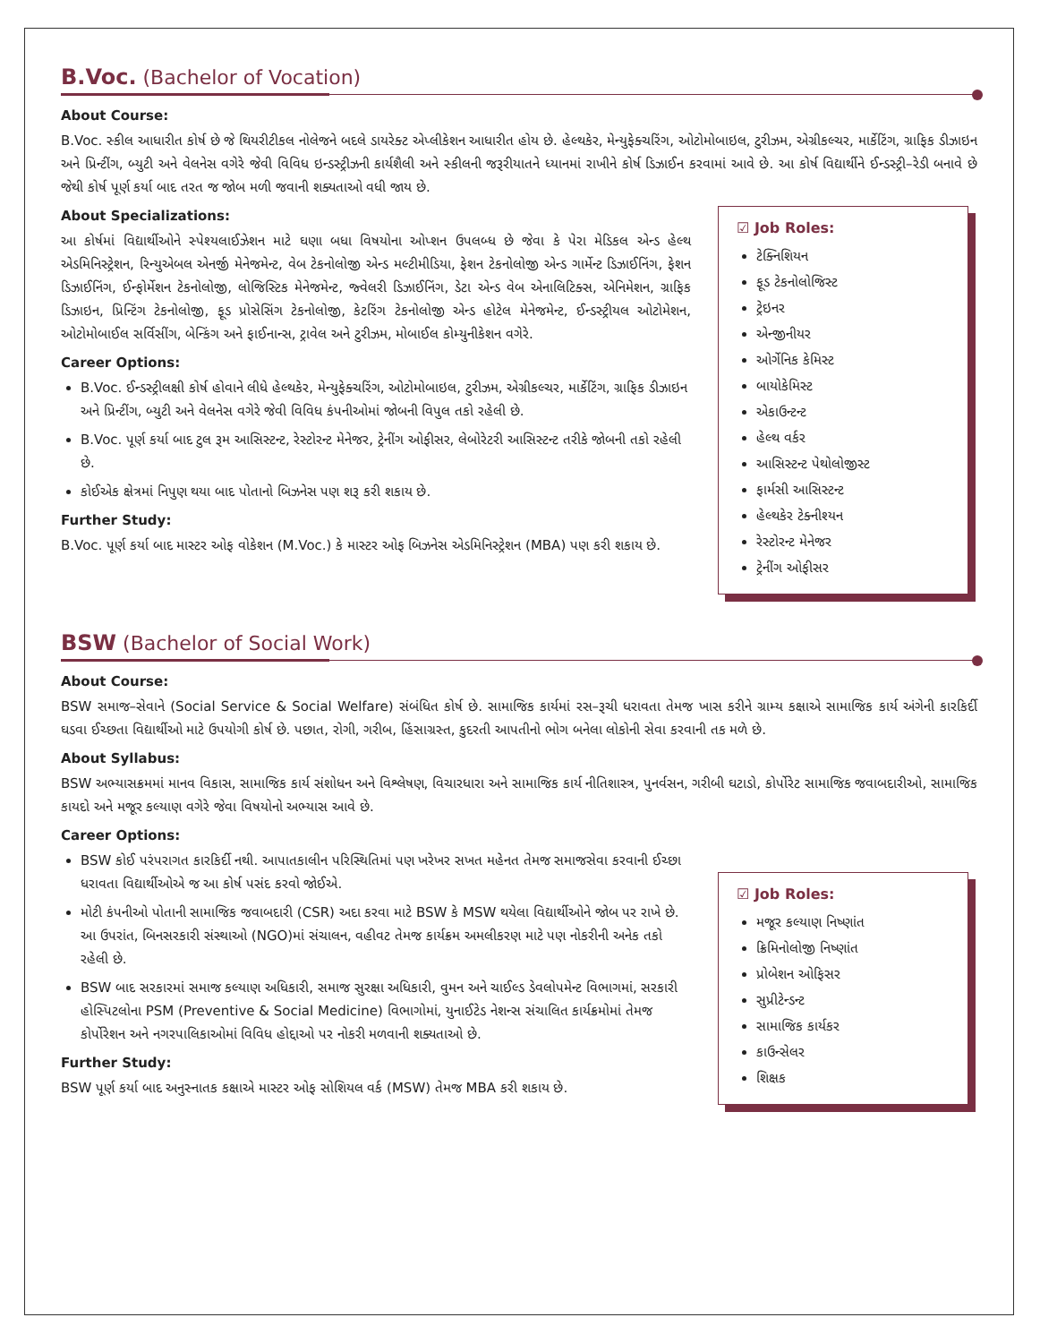B.Voc. (Bachelor of Vocation)
About Course:
B.Voc. સ્કીલ આધારીત કોર્ષ છે જે થિયરીટીકલ નોલેજને બદલે ડાયરેક્ટ એપ્લીકેશન આધારીત હોય છે. હેલ્થકેર, મેન્યુફેક્ચરિંગ, ઓટોમોબાઇલ, ટુરીઝમ, એગ્રીકલ્ચર, માર્કેટિંગ, ગ્રાફિક ડીઝાઇન અને પ્રિન્ટીંગ, બ્યુટી અને વેલનેસ વગેરે જેવી વિવિધ ઇન્ડસ્ટ્રીઝની કાર્યશૈલી અને સ્કીલની જરૂરીયાતને ધ્યાનમાં રાખીને કોર્ષ ડિઝાઈન કરવામાં આવે છે. આ કોર્ષ વિદ્યાર્થીને ઈન્ડસ્ટ્રી–રેડી બનાવે છે જેથી કોર્ષ પૂર્ણ કર્યા બાદ તરત જ જોબ મળી જવાની શક્યતાઓ વધી જાય છે.
About Specializations:
આ કોર્ષમાં વિદ્યાર્થીઓને સ્પેશ્યલાઈઝેશન માટે ઘણા બધા વિષયોના ઓપ્શન ઉપલબ્ધ છે જેવા કે પેરા મેડિકલ એન્ડ હેલ્થ એડમિનિસ્ટ્રેશન, રિન્યુએબલ એનર્જી મેનેજમેન્ટ, વેબ ટેકનોલોજી એન્ડ મલ્ટીમીડિયા, ફેશન ટેકનોલોજી એન્ડ ગાર્મેન્ટ ડિઝાઈનિંગ, ફેશન ડિઝાઈનિંગ, ઈન્ફોર્મેશન ટેકનોલોજી, લોજિસ્ટિક મેનેજમેન્ટ, જ્વેલરી ડિઝાઈનિંગ, ડેટા એન્ડ વેબ એનાલિટિક્સ, એનિમેશન, ગ્રાફિક ડિઝાઇન, પ્રિન્ટિંગ ટેકનોલોજી, ફૂડ પ્રોસેસિંગ ટેકનોલોજી, કેટરિંગ ટેકનોલોજી એન્ડ હોટેલ મેનેજમેન્ટ, ઈન્ડસ્ટ્રીયલ ઓટોમેશન, ઓટોમોબાઈલ સર્વિસીંગ, બેન્કિંગ અને ફાઈનાન્સ, ટ્રાવેલ અને ટુરીઝમ, મોબાઈલ કોમ્યુનીકેશન વગેરે.
Career Options:
B.Voc. ઈન્ડસ્ટ્રીલક્ષી કોર્ષ હોવાને લીધે હેલ્થકેર, મેન્યુફેક્ચરિંગ, ઓટોમોબાઇલ, ટુરીઝમ, એગ્રીકલ્ચર, માર્કેટિંગ, ગ્રાફિક ડીઝાઇન અને પ્રિન્ટીંગ, બ્યુટી અને વેલનેસ વગેરે જેવી વિવિધ કંપનીઓમાં જોબની વિપુલ તકો રહેલી છે.
B.Voc. પૂર્ણ કર્યા બાદ ટુલ રૂમ આસિસ્ટન્ટ, રેસ્ટોરન્ટ મેનેજર, ટ્રેનીંગ ઓફીસર, લેબોરેટરી આસિસ્ટન્ટ તરીકે જોબની તકો રહેલી છે.
કોઈએક ક્ષેત્રમાં નિપુણ થયા બાદ પોતાનો બિઝનેસ પણ શરૂ કરી શકાય છે.
Further Study:
B.Voc. પૂર્ણ કર્યા બાદ માસ્ટર ઓફ વોકેશન (M.Voc.) કે માસ્ટર ઓફ બિઝનેસ એડમિનિસ્ટ્રેશન (MBA) પણ કરી શકાય છે.
☑ Job Roles:
ટેક્નિશિયન
ફૂડ ટેકનોલોજિસ્ટ
ટ્રેઇનર
એન્જીનીયર
ઓર્ગેનિક કેમિસ્ટ
બાયોકેમિસ્ટ
એકાઉન્ટન્ટ
હેલ્થ વર્કર
આસિસ્ટન્ટ પેથોલોજીસ્ટ
ફાર્મસી આસિસ્ટન્ટ
હેલ્થકેર ટેક્નીશ્યન
રેસ્ટોરન્ટ મેનેજર
ટ્રેનીંગ ઓફીસર
BSW (Bachelor of Social Work)
About Course:
BSW સમાજ–સેવાને (Social Service & Social Welfare) સંબંધિત કોર્ષ છે. સામાજિક કાર્યમાં રસ–રૂચી ધરાવતા તેમજ ખાસ કરીને ગ્રામ્ય કક્ષાએ સામાજિક કાર્ય અંગેની કારકિર્દી ઘડવા ઈચ્છતા વિદ્યાર્થીઓ માટે ઉપયોગી કોર્ષ છે. પછાત, રોગી, ગરીબ, હિંસાગ્રસ્ત, કુદરતી આપતીનો ભોગ બનેલા લોકોની સેવા કરવાની તક મળે છે.
About Syllabus:
BSW અભ્યાસક્રમમાં માનવ વિકાસ, સામાજિક કાર્ય સંશોધન અને વિશ્લેષણ, વિચારધારા અને સામાજિક કાર્ય નીતિશાસ્ત્ર, પુનર્વસન, ગરીબી ઘટાડો, કોર્પોરેટ સામાજિક જવાબદારીઓ, સામાજિક કાયદો અને મજૂર કલ્યાણ વગેરે જેવા વિષયોનો અભ્યાસ આવે છે.
Career Options:
BSW કોઈ પરંપરાગત કારકિર્દી નથી. આપાતકાલીન પરિસ્થિતિમાં પણ ખરેખર સખત મહેનત તેમજ સમાજસેવા કરવાની ઈચ્છા ધરાવતા વિદ્યાર્થીઓએ જ આ કોર્ષ પસંદ કરવો જોઈએ.
મોટી કંપનીઓ પોતાની સામાજિક જવાબદારી (CSR) અદા કરવા માટે BSW કે MSW થયેલા વિદ્યાર્થીઓને જોબ પર રાખે છે. આ ઉપરાંત, બિનસરકારી સંસ્થાઓ (NGO)માં સંચાલન, વહીવટ તેમજ કાર્યક્રમ અમલીકરણ માટે પણ નોકરીની અનેક તકો રહેલી છે.
BSW બાદ સરકારમાં સમાજ કલ્યાણ અધિકારી, સમાજ સુરક્ષા અધિકારી, વુમન અને ચાઈલ્ડ ડેવલોપમેન્ટ વિભાગમાં, સરકારી હોસ્પિટલોના PSM (Preventive & Social Medicine) વિભાગોમાં, યુનાઈટેડ નેશન્સ સંચાલિત કાર્યક્રમોમાં તેમજ કોર્પોરેશન અને નગરપાલિકાઓમાં વિવિધ હોદ્દાઓ પર નોકરી મળવાની શક્યતાઓ છે.
Further Study:
BSW પૂર્ણ કર્યા બાદ અનુસ્નાતક કક્ષાએ માસ્ટર ઓફ સોશિયલ વર્ક (MSW) તેમજ MBA કરી શકાય છે.
☑ Job Roles:
મજૂર કલ્યાણ નિષ્ણાંત
ક્રિમિનોલોજી નિષ્ણાંત
પ્રોબેશન ઓફિસર
સુપ્રીટેન્ડન્ટ
સામાજિક કાર્યકર
કાઉન્સેલર
શિક્ષક